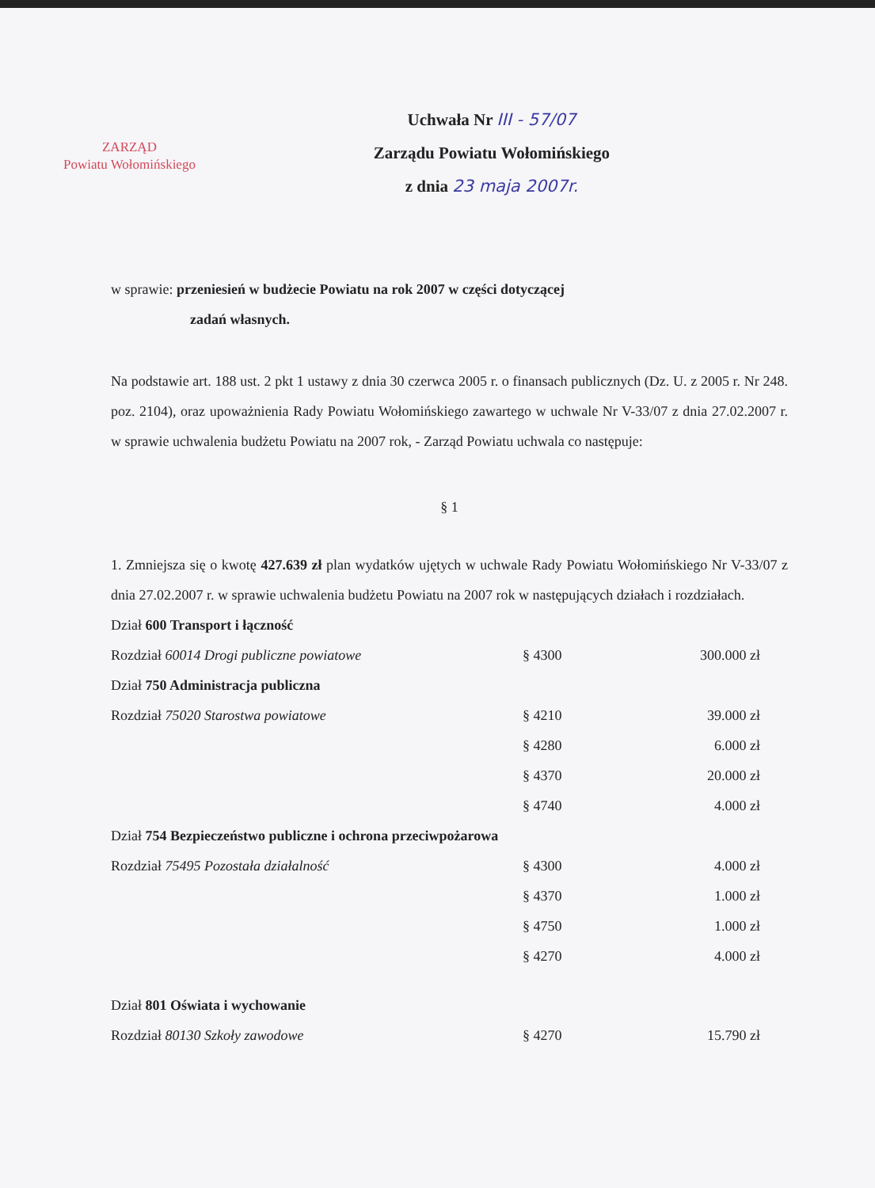ZARZĄD
Powiatu Wołomińskiego
Uchwała Nr III - 57/07
Zarządu Powiatu Wołomińskiego
z dnia 23 maja 2007r.
w sprawie: przeniesień w budżecie Powiatu na rok 2007 w części dotyczącej
zadań własnych.
Na podstawie art. 188 ust. 2 pkt 1 ustawy z dnia 30 czerwca 2005 r. o finansach publicznych (Dz. U. z 2005 r. Nr 248. poz. 2104), oraz upoważnienia Rady Powiatu Wołomińskiego zawartego w uchwale Nr V-33/07 z dnia 27.02.2007 r. w sprawie uchwalenia budżetu Powiatu na 2007 rok, - Zarząd Powiatu uchwala co następuje:
§ 1
1. Zmniejsza się o kwotę 427.639 zł plan wydatków ujętych w uchwale Rady Powiatu Wołomińskiego Nr V-33/07 z dnia 27.02.2007 r. w sprawie uchwalenia budżetu Powiatu na 2007 rok w następujących działach i rozdziałach.
| Dział 600 Transport i łączność | | |
| Rozdział 60014 Drogi publiczne powiatowe | § 4300 | 300.000 zł |
| Dział 750 Administracja publiczna | | |
| Rozdział 75020 Starostwa powiatowe | § 4210 | 39.000 zł |
| | § 4280 | 6.000 zł |
| | § 4370 | 20.000 zł |
| | § 4740 | 4.000 zł |
| Dział 754 Bezpieczeństwo publiczne i ochrona przeciwpożarowa | | |
| Rozdział 75495 Pozostała działalność | § 4300 | 4.000 zł |
| | § 4370 | 1.000 zł |
| | § 4750 | 1.000 zł |
| | § 4270 | 4.000 zł |
| Dział 801 Oświata i wychowanie | | |
| Rozdział 80130 Szkoły zawodowe | § 4270 | 15.790 zł |